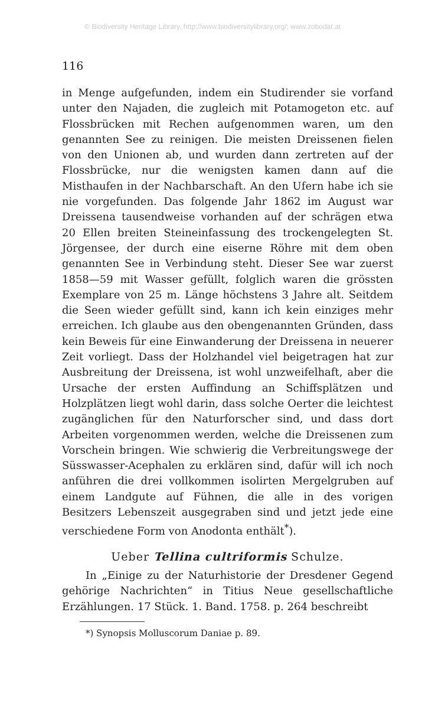© Biodiversity Heritage Library, http://www.biodiversitylibrary.org/; www.zobodat.at
116
in Menge aufgefunden, indem ein Studirender sie vorfand unter den Najaden, die zugleich mit Potamogeton etc. auf Flossbrücken mit Rechen aufgenommen waren, um den genannten See zu reinigen. Die meisten Dreissenen fielen von den Unionen ab, und wurden dann zertreten auf der Flossbrücke, nur die wenigsten kamen dann auf die Misthaufen in der Nachbarschaft. An den Ufern habe ich sie nie vorgefunden. Das folgende Jahr 1862 im August war Dreissena tausendweise vorhanden auf der schrägen etwa 20 Ellen breiten Steineinfassung des trockengelegten St. Jörgensee, der durch eine eiserne Röhre mit dem oben genannten See in Verbindung steht. Dieser See war zuerst 1858—59 mit Wasser gefüllt, folglich waren die grössten Exemplare von 25 m. Länge höchstens 3 Jahre alt. Seitdem die Seen wieder gefüllt sind, kann ich kein einziges mehr erreichen. Ich glaube aus den obengenannten Gründen, dass kein Beweis für eine Einwanderung der Dreissena in neuerer Zeit vorliegt. Dass der Holzhandel viel beigetragen hat zur Ausbreitung der Dreissena, ist wohl unzweifelhaft, aber die Ursache der ersten Auffindung an Schiffsplätzen und Holzplätzen liegt wohl darin, dass solche Oerter die leichtest zugänglichen für den Naturforscher sind, und dass dort Arbeiten vorgenommen werden, welche die Dreissenen zum Vorschein bringen. Wie schwierig die Verbreitungswege der Süsswasser-Acephalen zu erklären sind, dafür will ich noch anführen die drei vollkommen isolirten Mergelgruben auf einem Landgute auf Fühnen, die alle in des vorigen Besitzers Lebenszeit ausgegraben sind und jetzt jede eine verschiedene Form von Anodonta enthält<sup>*</sup>).
Ueber Tellina cultriformis Schulze.
In „Einige zu der Naturhistorie der Dresdener Gegend gehörige Nachrichten“ in Titius Neue gesellschaftliche Erzählungen. 17 Stück. 1. Band. 1758. p. 264 beschreibt
*) Synopsis Molluscorum Daniae p. 89.